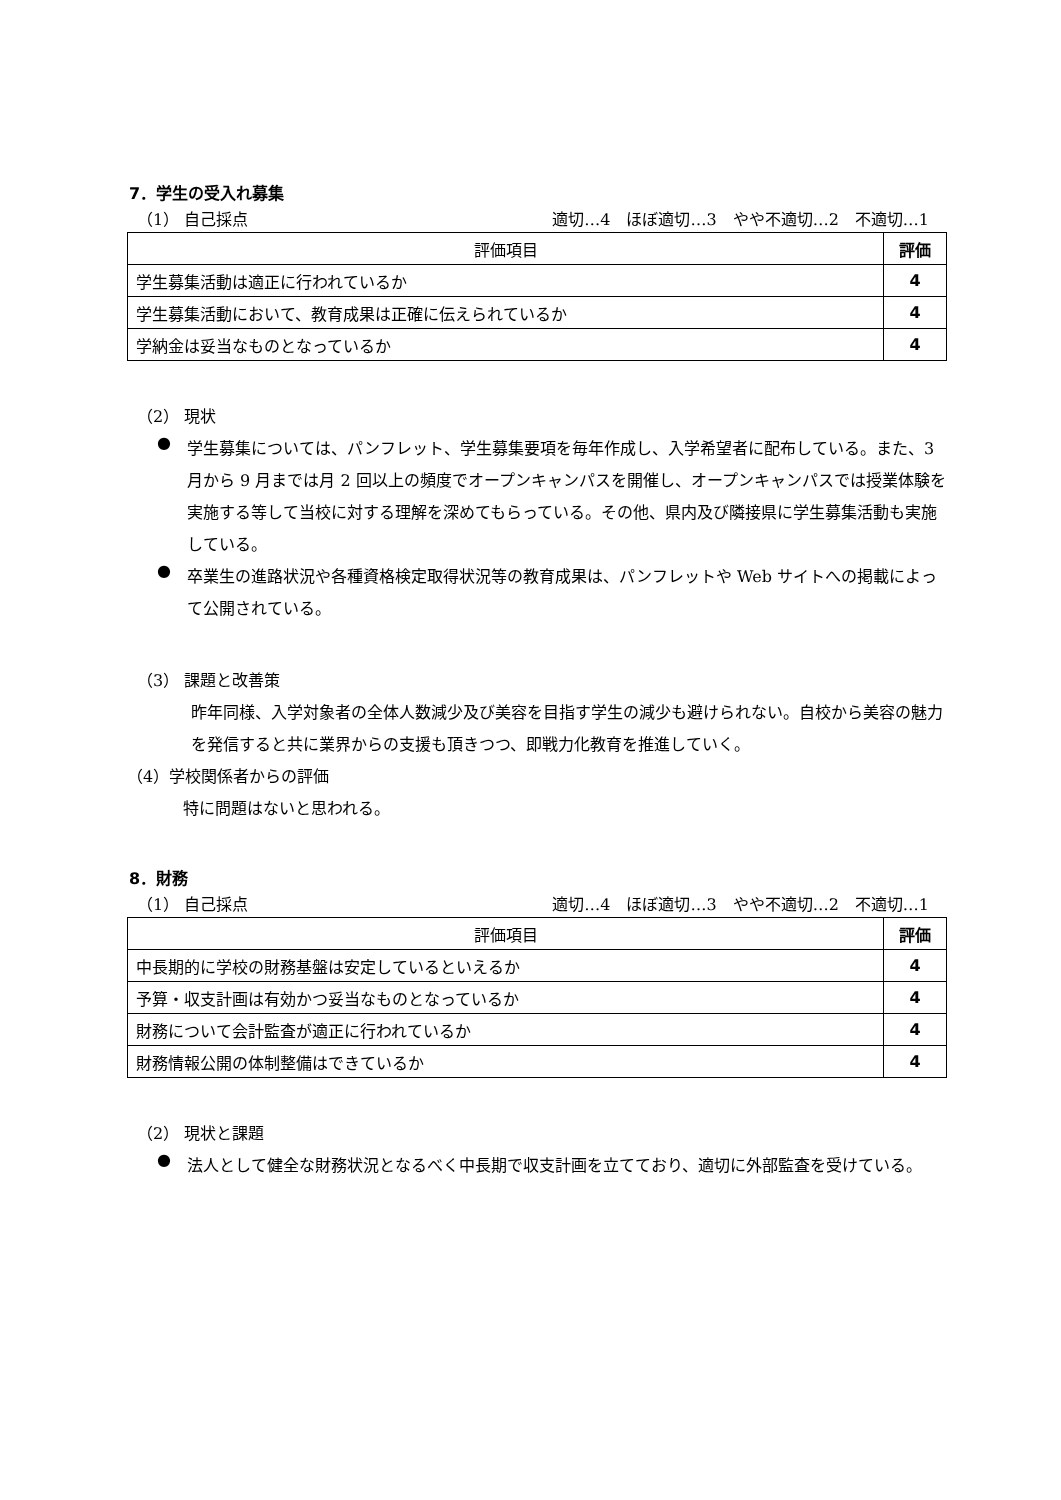7．学生の受入れ募集
（1） 自己採点 適切…4　ほぼ適切…3　やや不適切…2　不適切…1
| 評価項目 | 評価 |
| --- | --- |
| 学生募集活動は適正に行われているか | 4 |
| 学生募集活動において、教育成果は正確に伝えられているか | 4 |
| 学納金は妥当なものとなっているか | 4 |
（2） 現状
●
学生募集については、パンフレット、学生募集要項を毎年作成し、入学希望者に配布している。また、3 月から 9 月までは月 2 回以上の頻度でオープンキャンパスを開催し、オープンキャンパスでは授業体験を実施する等して当校に対する理解を深めてもらっている。その他、県内及び隣接県に学生募集活動も実施している。
●
卒業生の進路状況や各種資格検定取得状況等の教育成果は、パンフレットや Web サイトへの掲載によって公開されている。
（3） 課題と改善策
昨年同様、入学対象者の全体人数減少及び美容を目指す学生の減少も避けられない。自校から美容の魅力を発信すると共に業界からの支援も頂きつつ、即戦力化教育を推進していく。
（4）学校関係者からの評価
特に問題はないと思われる。
8．財務
（1） 自己採点 適切…4　ほぼ適切…3　やや不適切…2　不適切…1
| 評価項目 | 評価 |
| --- | --- |
| 中長期的に学校の財務基盤は安定しているといえるか | 4 |
| 予算・収支計画は有効かつ妥当なものとなっているか | 4 |
| 財務について会計監査が適正に行われているか | 4 |
| 財務情報公開の体制整備はできているか | 4 |
（2） 現状と課題
●
法人として健全な財務状況となるべく中長期で収支計画を立てており、適切に外部監査を受けている。